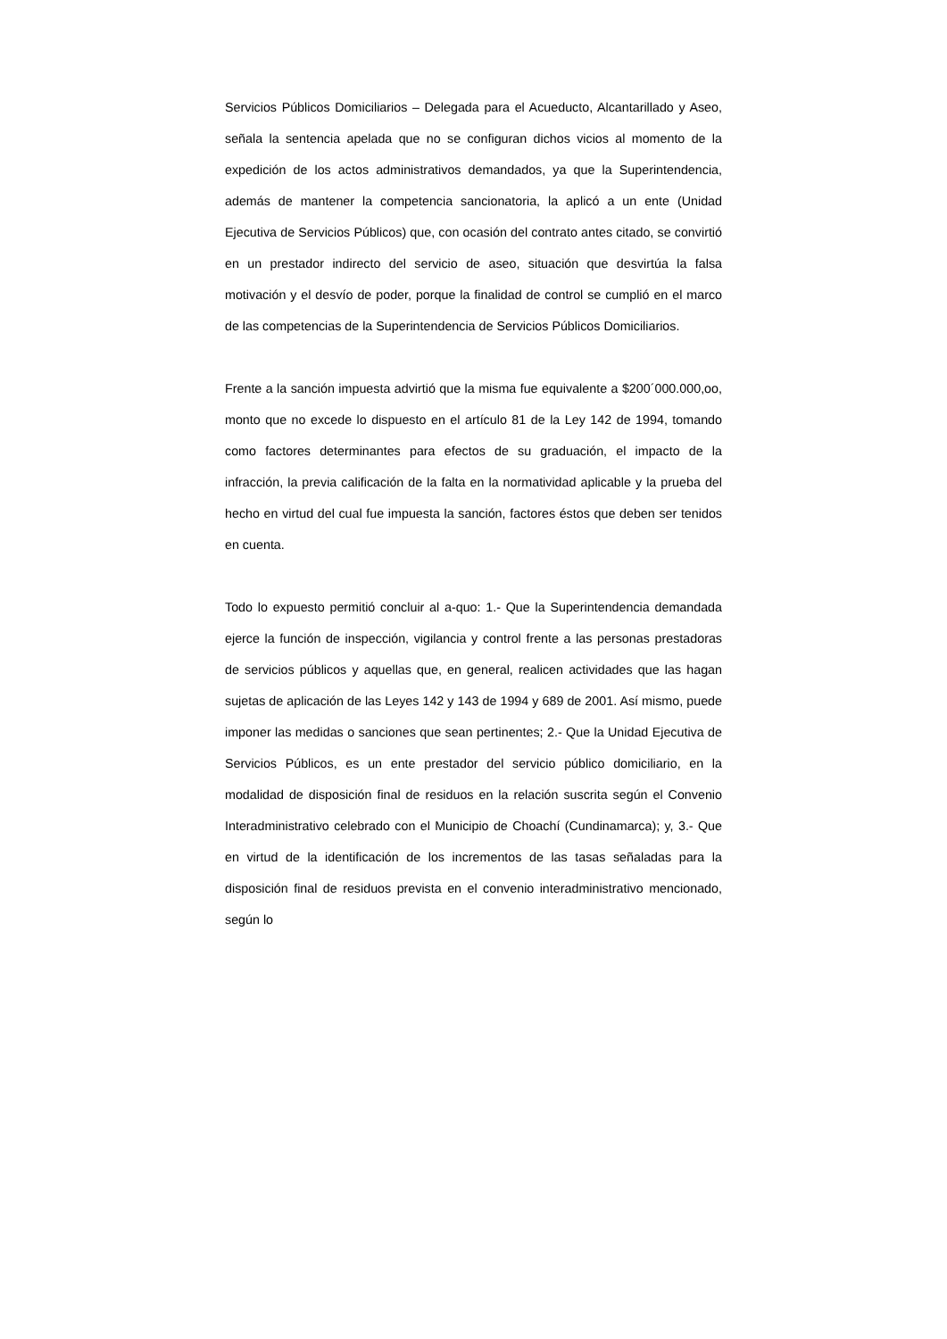Servicios Públicos Domiciliarios – Delegada para el Acueducto, Alcantarillado y Aseo, señala la sentencia apelada que no se configuran dichos vicios al momento de la expedición de los actos administrativos demandados, ya que la Superintendencia, además de mantener la competencia sancionatoria, la aplicó a un ente (Unidad Ejecutiva de Servicios Públicos) que, con ocasión del contrato antes citado, se convirtió en un prestador indirecto del servicio de aseo, situación que desvirtúa la falsa motivación y el desvío de poder, porque la finalidad de control se cumplió en el marco de las competencias de la Superintendencia de Servicios Públicos Domiciliarios.
Frente a la sanción impuesta advirtió que la misma fue equivalente a $200´000.000,oo, monto que no excede lo dispuesto en el artículo 81 de la Ley 142 de 1994, tomando como factores determinantes para efectos de su graduación, el impacto de la infracción, la previa calificación de la falta en la normatividad aplicable y la prueba del hecho en virtud del cual fue impuesta la sanción, factores éstos que deben ser tenidos en cuenta.
Todo lo expuesto permitió concluir al a-quo: 1.- Que la Superintendencia demandada ejerce la función de inspección, vigilancia y control frente a las personas prestadoras de servicios públicos y aquellas que, en general, realicen actividades que las hagan sujetas de aplicación de las Leyes 142 y 143 de 1994 y 689 de 2001. Así mismo, puede imponer las medidas o sanciones que sean pertinentes; 2.- Que la Unidad Ejecutiva de Servicios Públicos, es un ente prestador del servicio público domiciliario, en la modalidad de disposición final de residuos en la relación suscrita según el Convenio Interadministrativo celebrado con el Municipio de Choachí (Cundinamarca); y, 3.- Que en virtud de la identificación de los incrementos de las tasas señaladas para la disposición final de residuos prevista en el convenio interadministrativo mencionado, según lo